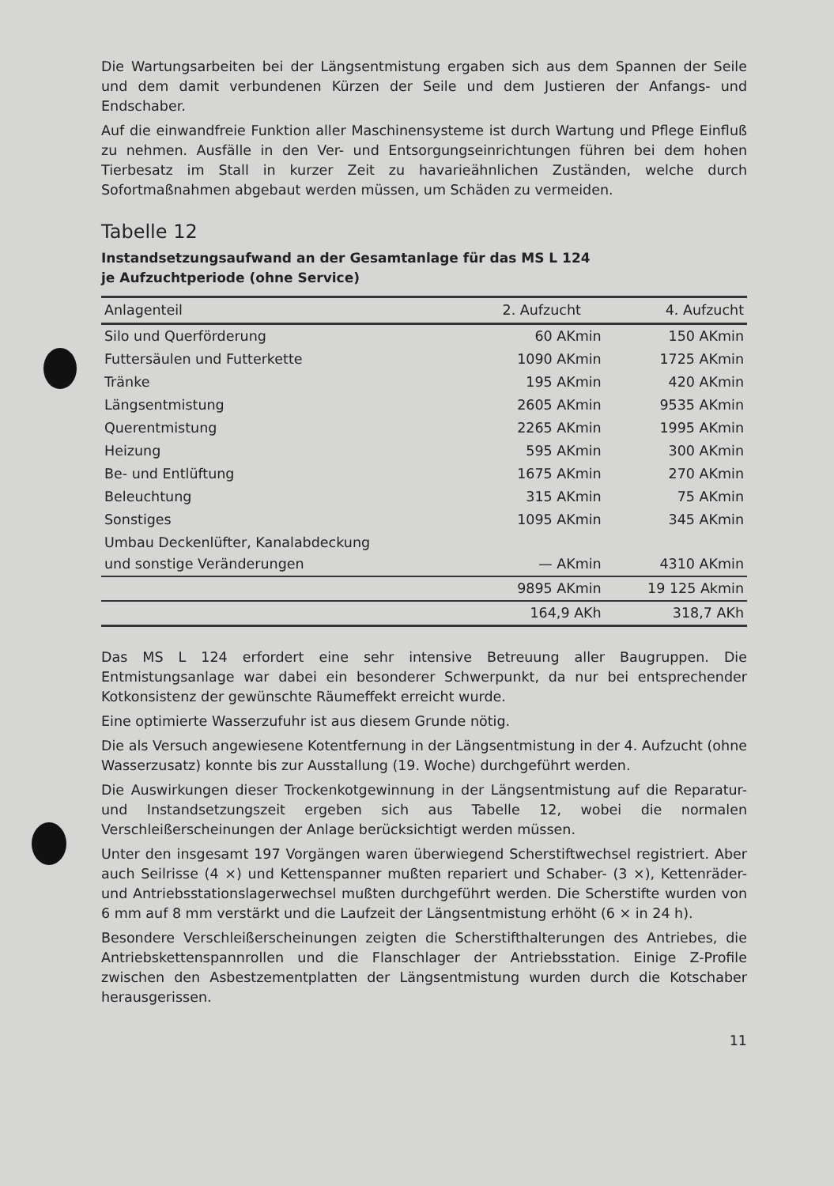Die Wartungsarbeiten bei der Längsentmistung ergaben sich aus dem Spannen der Seile und dem damit verbundenen Kürzen der Seile und dem Justieren der Anfangs- und Endschaber.
Auf die einwandfreie Funktion aller Maschinensysteme ist durch Wartung und Pflege Einfluß zu nehmen. Ausfälle in den Ver- und Entsorgungseinrichtungen führen bei dem hohen Tierbesatz im Stall in kurzer Zeit zu havarieähnlichen Zuständen, welche durch Sofortmaßnahmen abgebaut werden müssen, um Schäden zu vermeiden.
Tabelle 12
Instandsetzungsaufwand an der Gesamtanlage für das MS L 124
je Aufzuchtperiode (ohne Service)
| Anlagenteil | 2. Aufzucht | 4. Aufzucht |
| --- | --- | --- |
| Silo und Querförderung | 60 AKmin | 150 AKmin |
| Futtersäulen und Futterkette | 1090 AKmin | 1725 AKmin |
| Tränke | 195 AKmin | 420 AKmin |
| Längsentmistung | 2605 AKmin | 9535 AKmin |
| Querentmistung | 2265 AKmin | 1995 AKmin |
| Heizung | 595 AKmin | 300 AKmin |
| Be- und Entlüftung | 1675 AKmin | 270 AKmin |
| Beleuchtung | 315 AKmin | 75 AKmin |
| Sonstiges | 1095 AKmin | 345 AKmin |
| Umbau Deckenlüfter, Kanalabdeckung und sonstige Veränderungen | — AKmin | 4310 AKmin |
| | 9895 AKmin | 19 125 Akmin |
| | 164,9 AKh | 318,7 AKh |
Das MS L 124 erfordert eine sehr intensive Betreuung aller Baugruppen. Die Entmistungsanlage war dabei ein besonderer Schwerpunkt, da nur bei entsprechender Kotkonsistenz der gewünschte Räumeffekt erreicht wurde.
Eine optimierte Wasserzufuhr ist aus diesem Grunde nötig.
Die als Versuch angewiesene Kotentfernung in der Längsentmistung in der 4. Aufzucht (ohne Wasserzusatz) konnte bis zur Ausstallung (19. Woche) durchgeführt werden.
Die Auswirkungen dieser Trockenkotgewinnung in der Längsentmistung auf die Reparatur- und Instandsetzungszeit ergeben sich aus Tabelle 12, wobei die normalen Verschleißerscheinungen der Anlage berücksichtigt werden müssen.
Unter den insgesamt 197 Vorgängen waren überwiegend Scherstiftwechsel registriert. Aber auch Seilrisse (4 ×) und Kettenspanner mußten repariert und Schaber- (3 ×), Kettenräder- und Antriebsstationslagerwechsel mußten durchgeführt werden. Die Scherstifte wurden von 6 mm auf 8 mm verstärkt und die Laufzeit der Längsentmistung erhöht (6 × in 24 h).
Besondere Verschleißerscheinungen zeigten die Scherstifthalterungen des Antriebes, die Antriebskettenspannrollen und die Flanschlager der Antriebsstation. Einige Z-Profile zwischen den Asbestzementplatten der Längsentmistung wurden durch die Kotschaber herausgerissen.
11